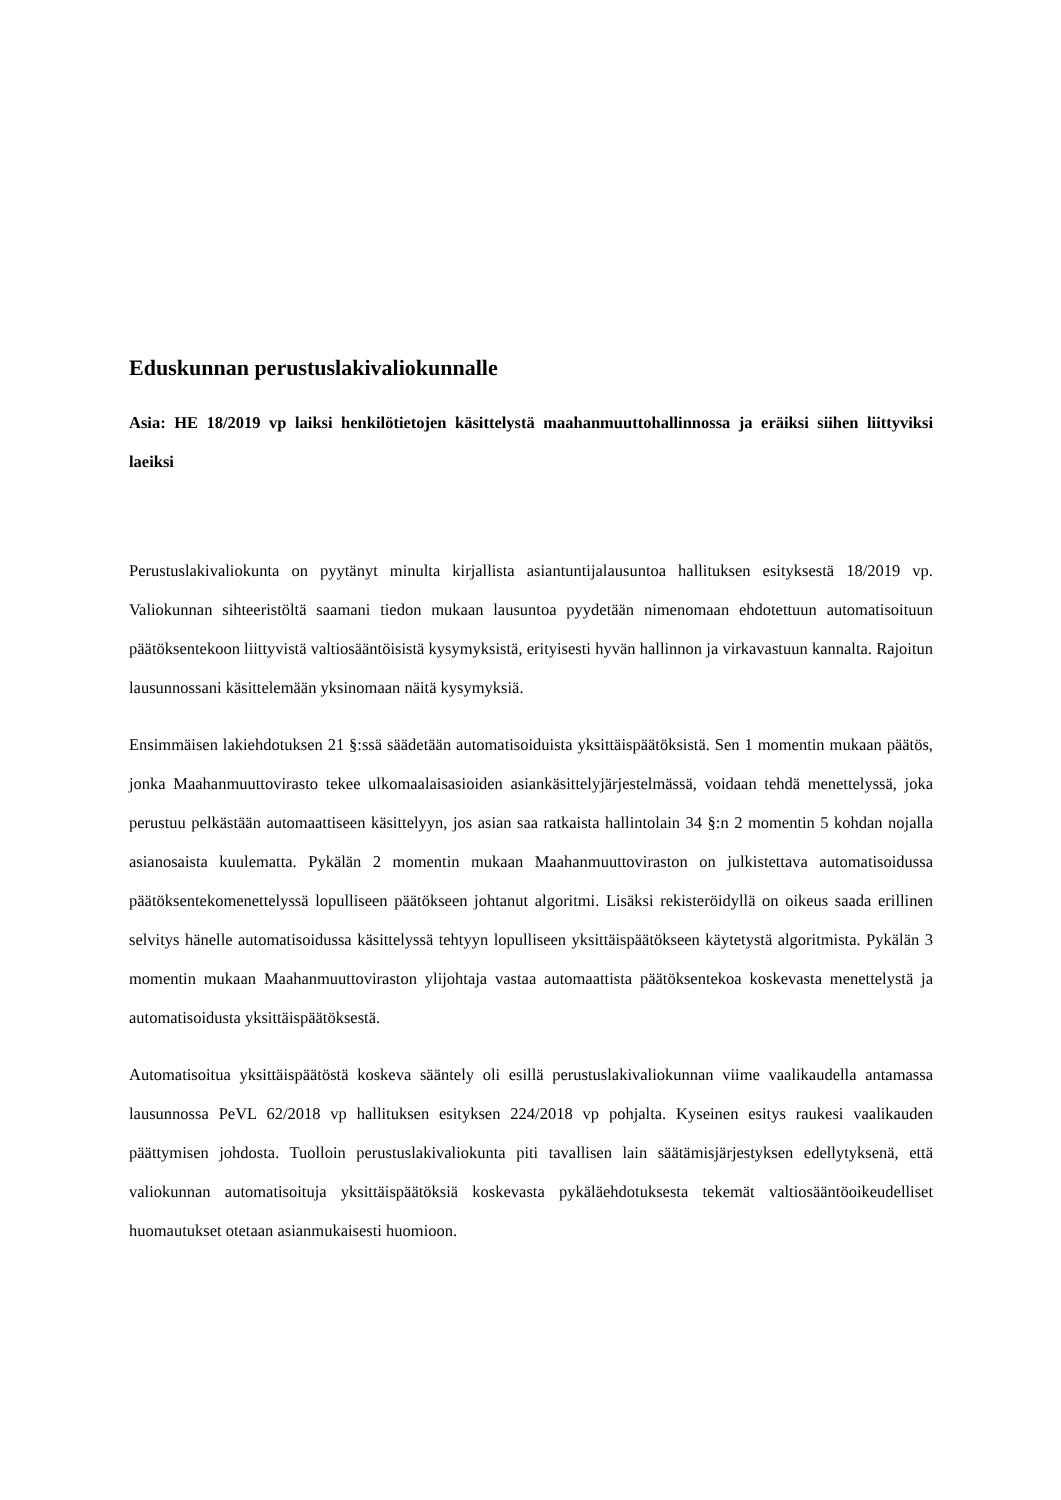Eduskunnan perustuslakivaliokunnalle
Asia: HE 18/2019 vp laiksi henkilötietojen käsittelystä maahanmuuttohallinnossa ja eräiksi siihen liittyviksi laeiksi
Perustuslakivaliokunta on pyytänyt minulta kirjallista asiantuntijalausuntoa hallituksen esityksestä 18/2019 vp. Valiokunnan sihteeristöltä saamani tiedon mukaan lausuntoa pyydetään nimenomaan ehdotettuun automatisoituun päätöksentekoon liittyvistä valtiosääntöisistä kysymyksistä, erityisesti hyvän hallinnon ja virkavastuun kannalta. Rajoitun lausunnossani käsittelemään yksinomaan näitä kysymyksiä.
Ensimmäisen lakiehdotuksen 21 §:ssä säädetään automatisoiduista yksittäispäätöksistä. Sen 1 momentin mukaan päätös, jonka Maahanmuuttovirasto tekee ulkomaalaisasioiden asiankäsittelyjärjestelmässä, voidaan tehdä menettelyssä, joka perustuu pelkästään automaattiseen käsittelyyn, jos asian saa ratkaista hallintolain 34 §:n 2 momentin 5 kohdan nojalla asianosaista kuulematta. Pykälän 2 momentin mukaan Maahanmuuttoviraston on julkistettava automatisoidussa päätöksentekomenettelyssä lopulliseen päätökseen johtanut algoritmi. Lisäksi rekisteröidyllä on oikeus saada erillinen selvitys hänelle automatisoidussa käsittelyssä tehtyyn lopulliseen yksittäispäätökseen käytetystä algoritmista. Pykälän 3 momentin mukaan Maahanmuuttoviraston ylijohtaja vastaa automaattista päätöksentekoa koskevasta menettelystä ja automatisoidusta yksittäispäätöksestä.
Automatisoitua yksittäispäätöstä koskeva sääntely oli esillä perustuslakivaliokunnan viime vaalikaudella antamassa lausunnossa PeVL 62/2018 vp hallituksen esityksen 224/2018 vp pohjalta. Kyseinen esitys raukesi vaalikauden päättymisen johdosta. Tuolloin perustuslakivaliokunta piti tavallisen lain säätämisjärjestyksen edellytyksenä, että valiokunnan automatisoituja yksittäispäätöksiä koskevasta pykäläehdotuksesta tekemät valtiosääntöoikeudelliset huomautukset otetaan asianmukaisesti huomioon.